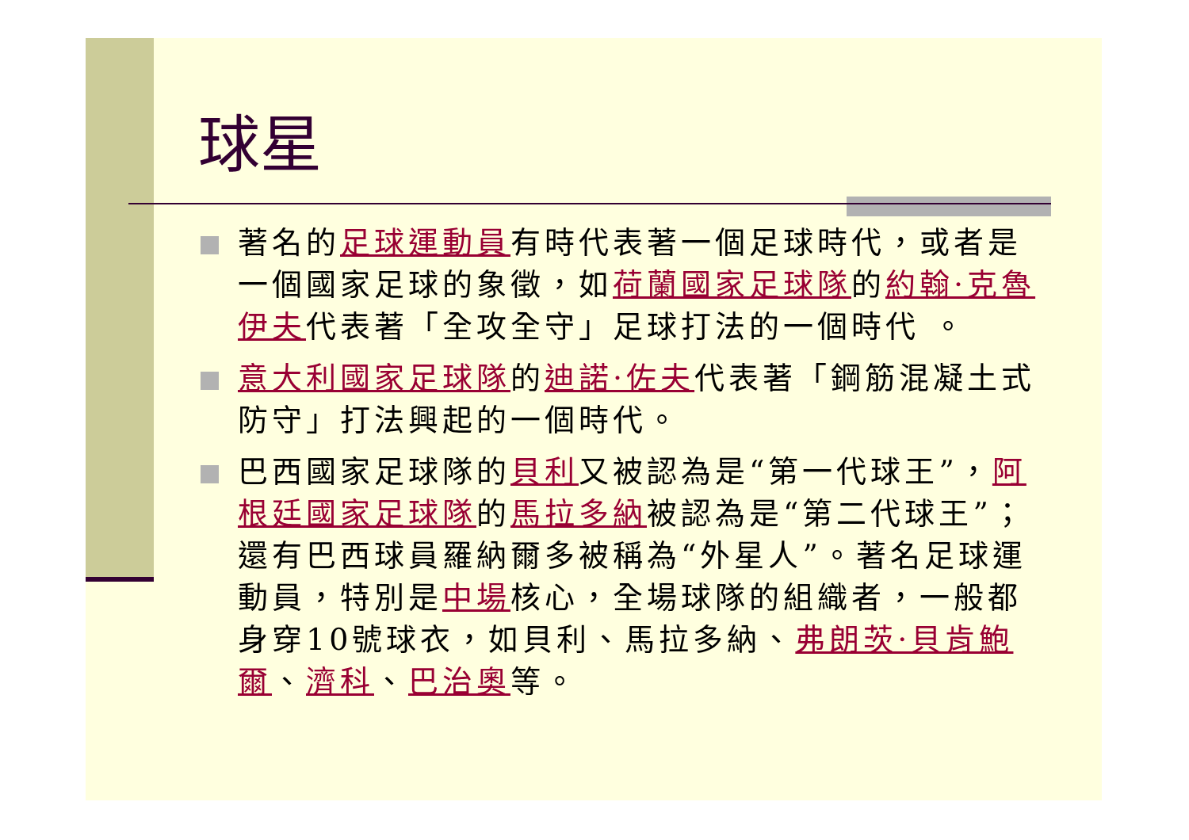球星
著名的足球運動員有時代表著一個足球時代，或者是一個國家足球的象徵，如荷蘭國家足球隊的約翰·克魯伊夫代表著「全攻全守」足球打法的一個時代 。
意大利國家足球隊的迪諾·佐夫代表著「鋼筋混凝土式防守」打法興起的一個時代。
巴西國家足球隊的貝利又被認為是“第一代球王”，阿根廷國家足球隊的馬拉多納被認為是“第二代球王”；還有巴西球員羅納爾多被稱為“外星人”。著名足球運動員，特別是中場核心，全場球隊的組織者，一般都身穿10號球衣，如貝利、馬拉多納、弗朗茨·貝肯鮑爾、濟科、巴治奧等。